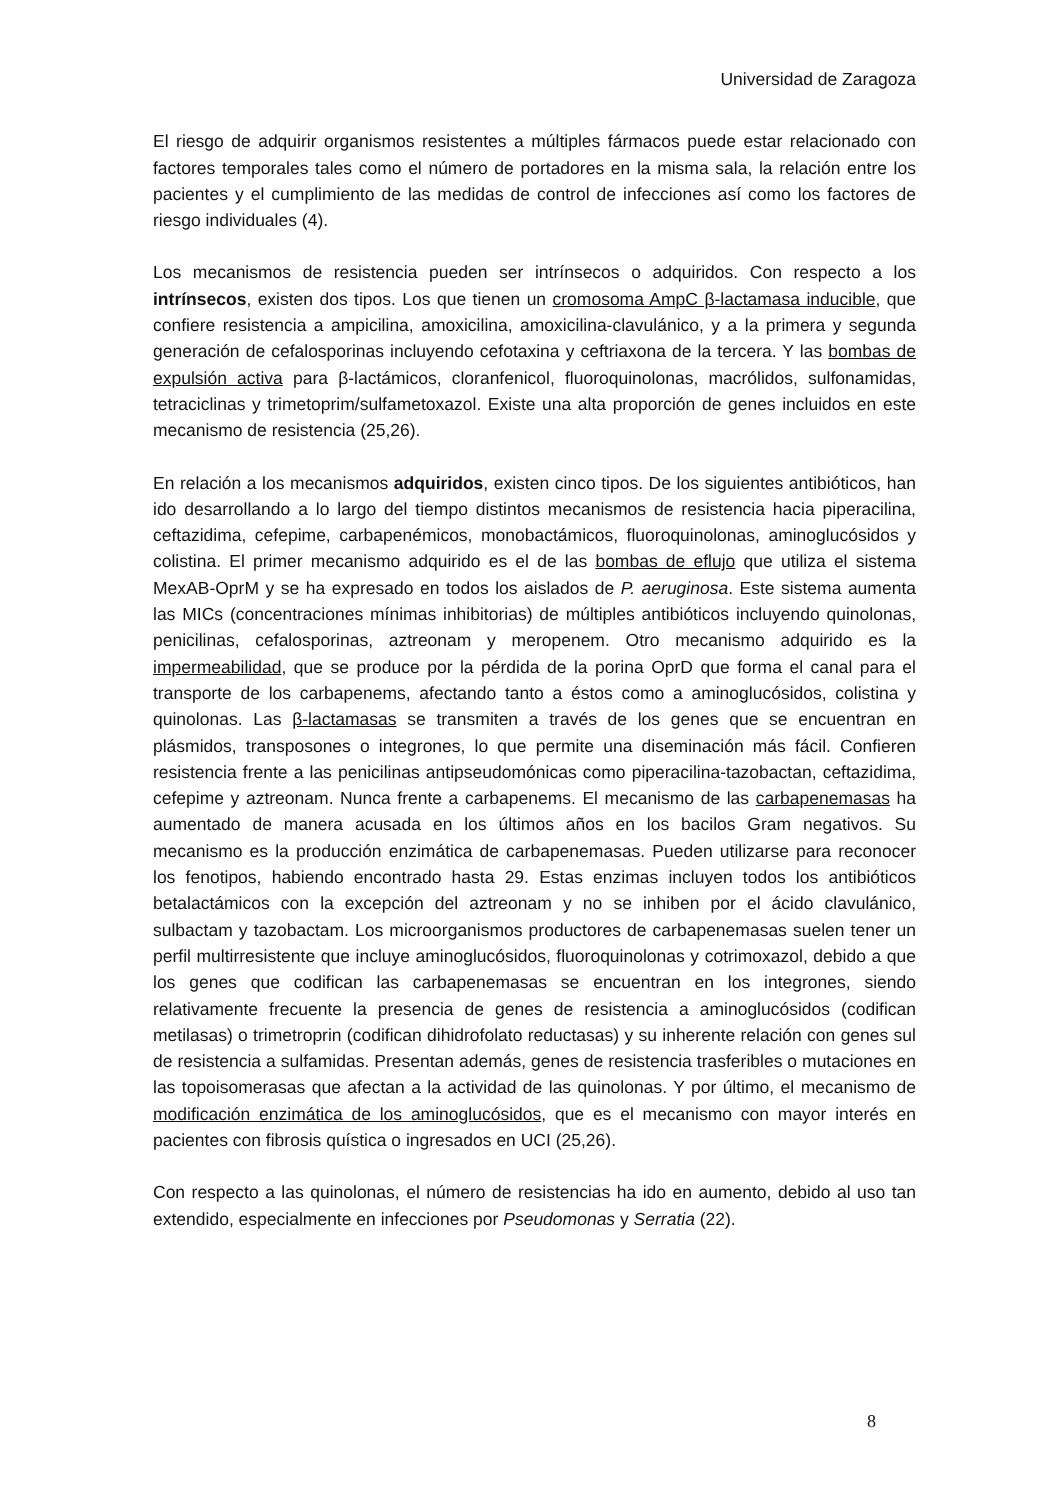Universidad de Zaragoza
El riesgo de adquirir organismos resistentes a múltiples fármacos puede estar relacionado con factores temporales tales como el número de portadores en la misma sala, la relación entre los pacientes y el cumplimiento de las medidas de control de infecciones así como los factores de riesgo individuales (4).
Los mecanismos de resistencia pueden ser intrínsecos o adquiridos. Con respecto a los intrínsecos, existen dos tipos. Los que tienen un cromosoma AmpC β-lactamasa inducible, que confiere resistencia a ampicilina, amoxicilina, amoxicilina-clavulánico, y a la primera y segunda generación de cefalosporinas incluyendo cefotaxina y ceftriaxona de la tercera. Y las bombas de expulsión activa para β-lactámicos, cloranfenicol, fluoroquinolonas, macrólidos, sulfonamidas, tetraciclinas y trimetoprim/sulfametoxazol. Existe una alta proporción de genes incluidos en este mecanismo de resistencia (25,26).
En relación a los mecanismos adquiridos, existen cinco tipos. De los siguientes antibióticos, han ido desarrollando a lo largo del tiempo distintos mecanismos de resistencia hacia piperacilina, ceftazidima, cefepime, carbapenémicos, monobactámicos, fluoroquinolonas, aminoglucósidos y colistina. El primer mecanismo adquirido es el de las bombas de eflujo que utiliza el sistema MexAB-OprM y se ha expresado en todos los aislados de P. aeruginosa. Este sistema aumenta las MICs (concentraciones mínimas inhibitorias) de múltiples antibióticos incluyendo quinolonas, penicilinas, cefalosporinas, aztreonam y meropenem. Otro mecanismo adquirido es la impermeabilidad, que se produce por la pérdida de la porina OprD que forma el canal para el transporte de los carbapenems, afectando tanto a éstos como a aminoglucósidos, colistina y quinolonas. Las β-lactamasas se transmiten a través de los genes que se encuentran en plásmidos, transposones o integrones, lo que permite una diseminación más fácil. Confieren resistencia frente a las penicilinas antipseudomónicas como piperacilina-tazobactan, ceftazidima, cefepime y aztreonam. Nunca frente a carbapenems. El mecanismo de las carbapenemasas ha aumentado de manera acusada en los últimos años en los bacilos Gram negativos. Su mecanismo es la producción enzimática de carbapenemasas. Pueden utilizarse para reconocer los fenotipos, habiendo encontrado hasta 29. Estas enzimas incluyen todos los antibióticos betalactámicos con la excepción del aztreonam y no se inhiben por el ácido clavulánico, sulbactam y tazobactam. Los microorganismos productores de carbapenemasas suelen tener un perfil multirresistente que incluye aminoglucósidos, fluoroquinolonas y cotrimoxazol, debido a que los genes que codifican las carbapenemasas se encuentran en los integrones, siendo relativamente frecuente la presencia de genes de resistencia a aminoglucósidos (codifican metilasas) o trimetroprin (codifican dihidrofolato reductasas) y su inherente relación con genes sul de resistencia a sulfamidas. Presentan además, genes de resistencia trasferibles o mutaciones en las topoisomerasas que afectan a la actividad de las quinolonas. Y por último, el mecanismo de modificación enzimática de los aminoglucósidos, que es el mecanismo con mayor interés en pacientes con fibrosis quística o ingresados en UCI (25,26).
Con respecto a las quinolonas, el número de resistencias ha ido en aumento, debido al uso tan extendido, especialmente en infecciones por Pseudomonas y Serratia (22).
8